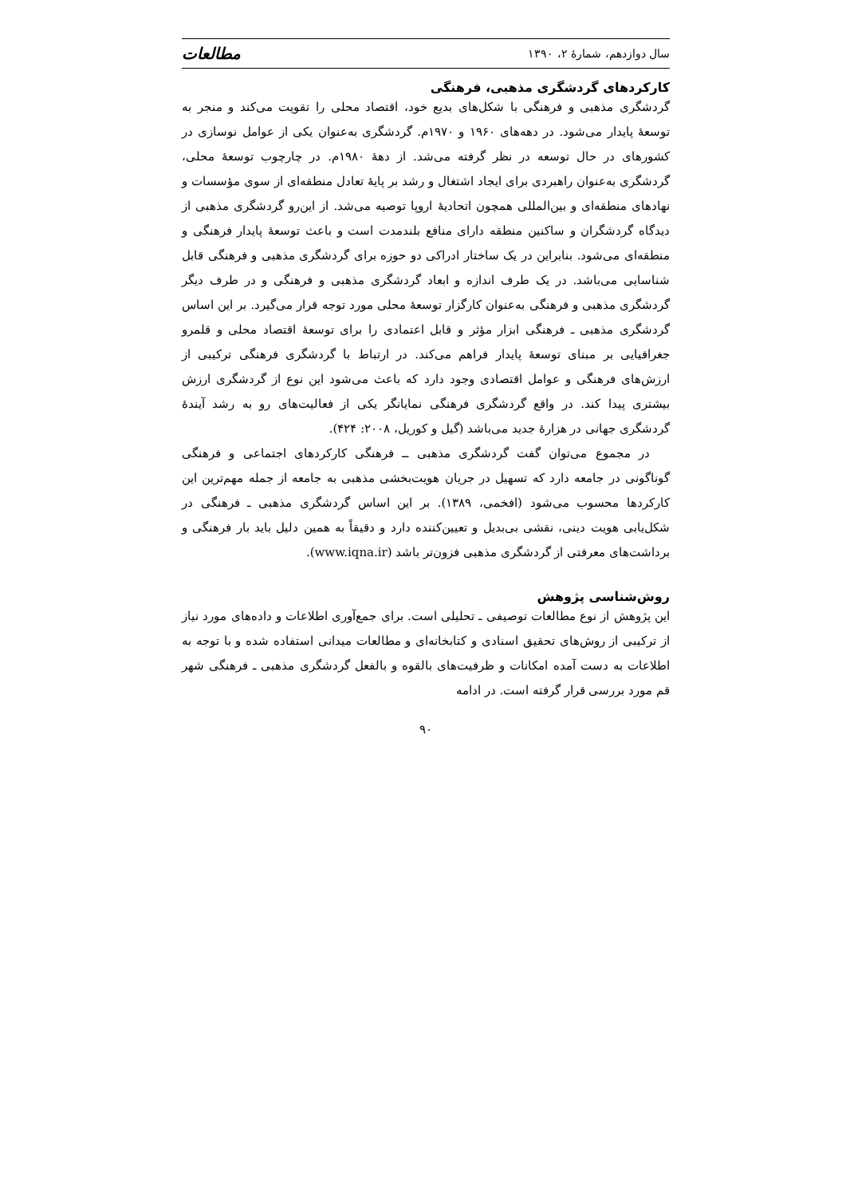سال دوازدهم، شمارهٔ ۲، ۱۳۹۰ مطالعات
کارکردهای گردشگری مذهبی، فرهنگی
گردشگری مذهبی و فرهنگی با شکل‌های بدیع خود، اقتصاد محلی را تقویت می‌کند و منجر به توسعهٔ پایدار می‌شود. در دهه‌های ۱۹۶۰ و ۱۹۷۰م. گردشگری به‌عنوان یکی از عوامل نوسازی در کشورهای در حال توسعه در نظر گرفته می‌شد. از دههٔ ۱۹۸۰م. در چارچوب توسعهٔ محلی، گردشگری به‌عنوان راهبردی برای ایجاد اشتغال و رشد بر پایهٔ تعادل منطقه‌ای از سوی مؤسسات و نهادهای منطقه‌ای و بین‌المللی همچون اتحادیهٔ اروپا توصیه می‌شد. از این‌رو گردشگری مذهبی از دیدگاه گردشگران و ساکنین منطقه دارای منافع بلندمدت است و باعث توسعهٔ پایدار فرهنگی و منطقه‌ای می‌شود. بنابراین در یک ساختار ادراکی دو حوزه برای گردشگری مذهبی و فرهنگی قابل شناسایی می‌باشد. در یک طرف اندازه و ابعاد گردشگری مذهبی و فرهنگی و در طرف دیگر گردشگری مذهبی و فرهنگی به‌عنوان کارگزار توسعهٔ محلی مورد توجه قرار می‌گیرد. بر این اساس گردشگری مذهبی ـ فرهنگی ابزار مؤثر و قابل اعتمادی را برای توسعهٔ اقتصاد محلی و قلمرو جغرافیایی بر مبنای توسعهٔ پایدار فراهم می‌کند. در ارتباط با گردشگری فرهنگی ترکیبی از ارزش‌های فرهنگی و عوامل اقتصادی وجود دارد که باعث می‌شود این نوع از گردشگری ارزش بیشتری پیدا کند. در واقع گردشگری فرهنگی نمایانگر یکی از فعالیت‌های رو به رشد آیندهٔ گردشگری جهانی در هزارهٔ جدید می‌باشد (گیل و کوریل، ۲۰۰۸: ۴۲۴).
در مجموع می‌توان گفت گردشگری مذهبی ــ فرهنگی کارکردهای اجتماعی و فرهنگی گوناگونی در جامعه دارد که تسهیل در جریان هویت‌بخشی مذهبی به جامعه از جمله مهم‌ترین این کارکردها محسوب می‌شود (افخمی، ۱۳۸۹). بر این اساس گردشگری مذهبی ـ فرهنگی در شکل‌یابی هویت دینی، نقشی بی‌بدیل و تعیین‌کننده دارد و دقیقاً به همین دلیل باید بار فرهنگی و برداشت‌های معرفتی از گردشگری مذهبی فزون‌تر باشد (www.iqna.ir).
روش‌شناسی پژوهش
این پژوهش از نوع مطالعات توصیفی ـ تحلیلی است. برای جمع‌آوری اطلاعات و داده‌های مورد نیاز از ترکیبی از روش‌های تحقیق اسنادی و کتابخانه‌ای و مطالعات میدانی استفاده شده و با توجه به اطلاعات به دست آمده امکانات و ظرفیت‌های بالقوه و بالفعل گردشگری مذهبی ـ فرهنگی شهر قم مورد بررسی قرار گرفته است. در ادامه
۹۰